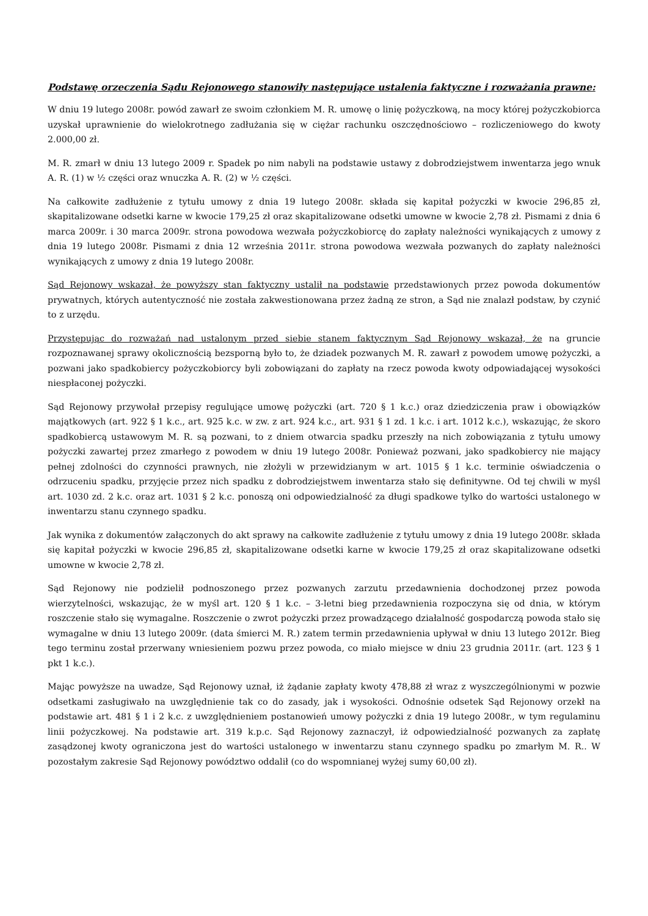Podstawę orzeczenia Sądu Rejonowego stanowiły następujące ustalenia faktyczne i rozważania prawne:
W dniu 19 lutego 2008r. powód zawarł ze swoim członkiem M. R. umowę o linię pożyczkową, na mocy której pożyczkobiorca uzyskał uprawnienie do wielokrotnego zadłużania się w ciężar rachunku oszczędnościowo – rozliczeniowego do kwoty 2.000,00 zł.
M. R. zmarł w dniu 13 lutego 2009 r. Spadek po nim nabyli na podstawie ustawy z dobrodziejstwem inwentarza jego wnuk A. R. (1) w ½ części oraz wnuczka A. R. (2) w ½ części.
Na całkowite zadłużenie z tytułu umowy z dnia 19 lutego 2008r. składa się kapitał pożyczki w kwocie 296,85 zł, skapitalizowane odsetki karne w kwocie 179,25 zł oraz skapitalizowane odsetki umowne w kwocie 2,78 zł. Pismami z dnia 6 marca 2009r. i 30 marca 2009r. strona powodowa wezwała pożyczkobiorcę do zapłaty należności wynikających z umowy z dnia 19 lutego 2008r. Pismami z dnia 12 września 2011r. strona powodowa wezwała pozwanych do zapłaty należności wynikających z umowy z dnia 19 lutego 2008r.
Sąd Rejonowy wskazał, że powyższy stan faktyczny ustalił na podstawie przedstawionych przez powoda dokumentów prywatnych, których autentyczność nie została zakwestionowana przez żadną ze stron, a Sąd nie znalazł podstaw, by czynić to z urzędu.
Przystępując do rozważań nad ustalonym przed siebie stanem faktycznym Sąd Rejonowy wskazał, że na gruncie rozpoznawanej sprawy okolicznością bezsporną było to, że dziadek pozwanych M. R. zawarł z powodem umowę pożyczki, a pozwani jako spadkobiercy pożyczkobiorcy byli zobowiązani do zapłaty na rzecz powoda kwoty odpowiadającej wysokości niespłaconej pożyczki.
Sąd Rejonowy przywołał przepisy regulujące umowę pożyczki (art. 720 § 1 k.c.) oraz dziedziczenia praw i obowiązków majątkowych (art. 922 § 1 k.c., art. 925 k.c. w zw. z art. 924 k.c., art. 931 § 1 zd. 1 k.c. i art. 1012 k.c.), wskazując, że skoro spadkobiercą ustawowym M. R. są pozwani, to z dniem otwarcia spadku przeszły na nich zobowiązania z tytułu umowy pożyczki zawartej przez zmarłego z powodem w dniu 19 lutego 2008r. Ponieważ pozwani, jako spadkobiercy nie mający pełnej zdolności do czynności prawnych, nie złożyli w przewidzianym w art. 1015 § 1 k.c. terminie oświadczenia o odrzuceniu spadku, przyjęcie przez nich spadku z dobrodziejstwem inwentarza stało się definitywne. Od tej chwili w myśl art. 1030 zd. 2 k.c. oraz art. 1031 § 2 k.c. ponoszą oni odpowiedzialność za długi spadkowe tylko do wartości ustalonego w inwentarzu stanu czynnego spadku.
Jak wynika z dokumentów załączonych do akt sprawy na całkowite zadłużenie z tytułu umowy z dnia 19 lutego 2008r. składa się kapitał pożyczki w kwocie 296,85 zł, skapitalizowane odsetki karne w kwocie 179,25 zł oraz skapitalizowane odsetki umowne w kwocie 2,78 zł.
Sąd Rejonowy nie podzielił podnoszonego przez pozwanych zarzutu przedawnienia dochodzonej przez powoda wierzytelności, wskazując, że w myśl art. 120 § 1 k.c. – 3-letni bieg przedawnienia rozpoczyna się od dnia, w którym roszczenie stało się wymagalne. Roszczenie o zwrot pożyczki przez prowadzącego działalność gospodarczą powoda stało się wymagalne w dniu 13 lutego 2009r. (data śmierci M. R.) zatem termin przedawnienia upływał w dniu 13 lutego 2012r. Bieg tego terminu został przerwany wniesieniem pozwu przez powoda, co miało miejsce w dniu 23 grudnia 2011r. (art. 123 § 1 pkt 1 k.c.).
Mając powyższe na uwadze, Sąd Rejonowy uznał, iż żądanie zapłaty kwoty 478,88 zł wraz z wyszczególnionymi w pozwie odsetkami zasługiwało na uwzględnienie tak co do zasady, jak i wysokości. Odnośnie odsetek Sąd Rejonowy orzekł na podstawie art. 481 § 1 i 2 k.c. z uwzględnieniem postanowień umowy pożyczki z dnia 19 lutego 2008r., w tym regulaminu linii pożyczkowej. Na podstawie art. 319 k.p.c. Sąd Rejonowy zaznaczył, iż odpowiedzialność pozwanych za zapłatę zasądzonej kwoty ograniczona jest do wartości ustalonego w inwentarzu stanu czynnego spadku po zmarłym M. R.. W pozostałym zakresie Sąd Rejonowy powództwo oddalił (co do wspomnianej wyżej sumy 60,00 zł).